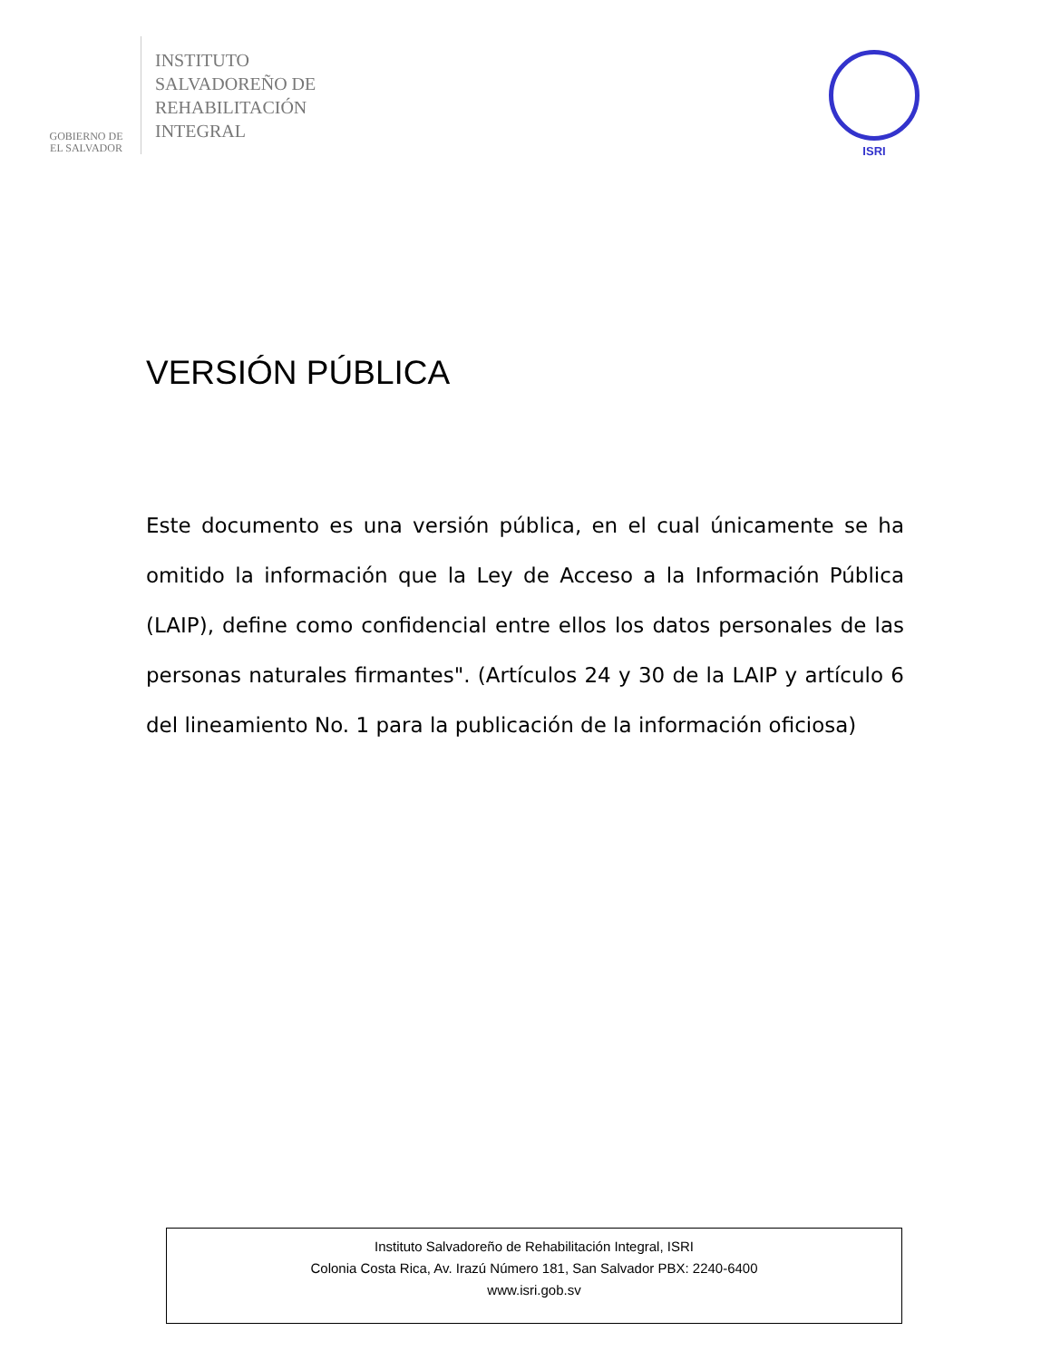GOBIERNO DE
EL SALVADOR
INSTITUTO
SALVADOREÑO DE
REHABILITACIÓN
INTEGRAL
ISRI
VERSIÓN PÚBLICA
Este documento es una versión pública, en el cual únicamente se ha omitido la información que la Ley de Acceso a la Información Pública (LAIP), define como confidencial entre ellos los datos personales de las personas naturales firmantes". (Artículos 24 y 30 de la LAIP y artículo 6 del lineamiento No. 1 para la publicación de la información oficiosa)
Instituto Salvadoreño de Rehabilitación Integral, ISRI
Colonia Costa Rica, Av. Irazú Número 181, San Salvador PBX: 2240-6400
www.isri.gob.sv